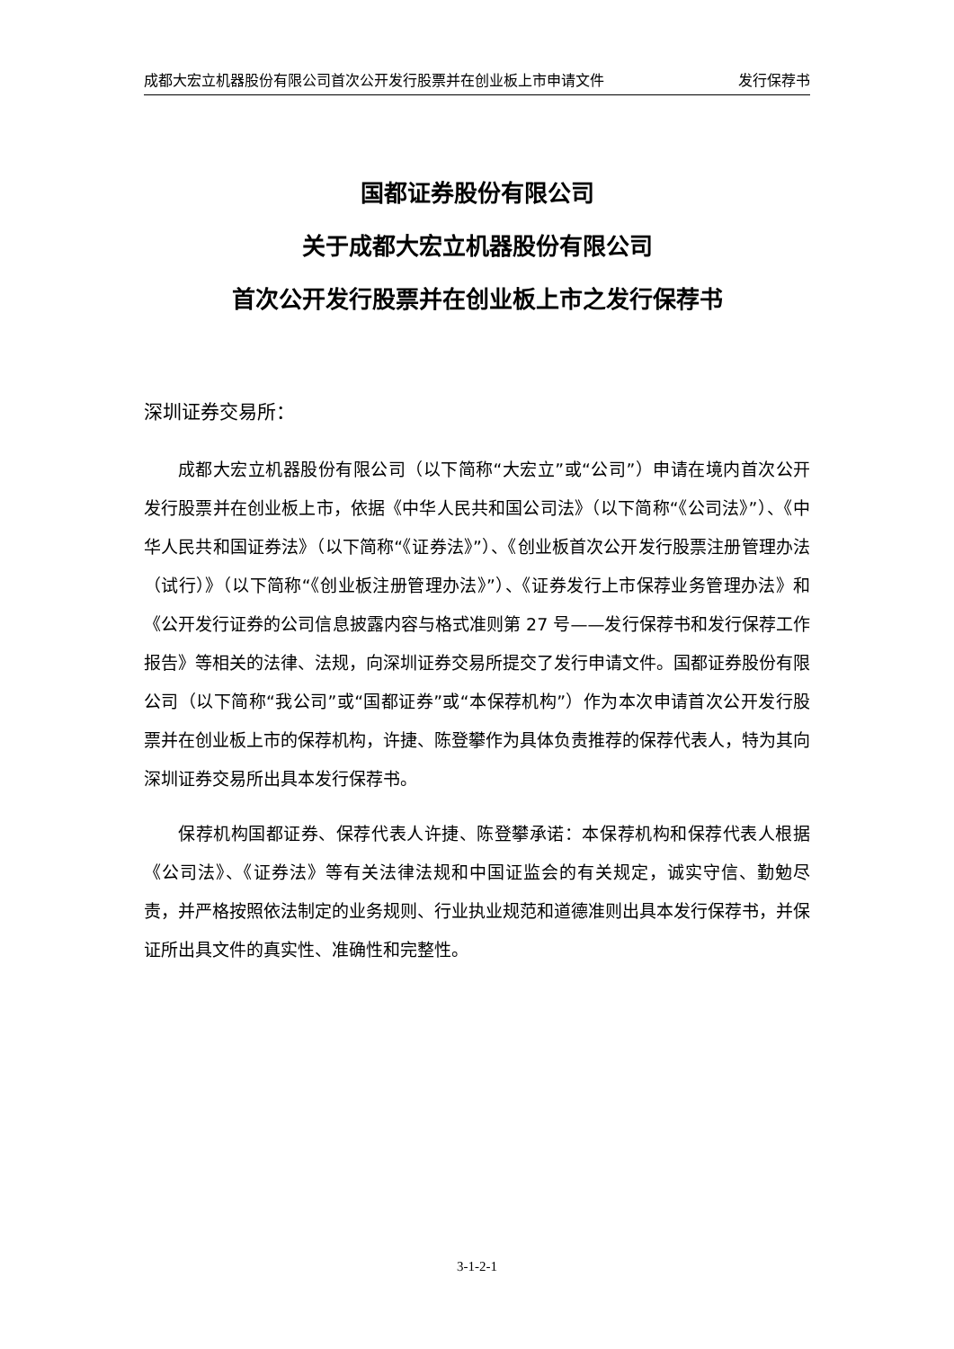成都大宏立机器股份有限公司首次公开发行股票并在创业板上市申请文件 发行保荐书
国都证券股份有限公司
关于成都大宏立机器股份有限公司
首次公开发行股票并在创业板上市之发行保荐书
深圳证券交易所：
成都大宏立机器股份有限公司（以下简称“大宏立”或“公司”）申请在境内首次公开发行股票并在创业板上市，依据《中华人民共和国公司法》（以下简称“《公司法》”）、《中华人民共和国证券法》（以下简称“《证券法》”）、《创业板首次公开发行股票注册管理办法（试行）》（以下简称“《创业板注册管理办法》”）、《证券发行上市保荐业务管理办法》和《公开发行证券的公司信息披露内容与格式准则第 27 号——发行保荐书和发行保荐工作报告》等相关的法律、法规，向深圳证券交易所提交了发行申请文件。国都证券股份有限公司（以下简称“我公司”或“国都证券”或“本保荐机构”）作为本次申请首次公开发行股票并在创业板上市的保荐机构，许捷、陈登攀作为具体负责推荐的保荐代表人，特为其向深圳证券交易所出具本发行保荐书。
保荐机构国都证券、保荐代表人许捷、陈登攀承诺：本保荐机构和保荐代表人根据《公司法》、《证券法》等有关法律法规和中国证监会的有关规定，诚实守信、勤勉尽责，并严格按照依法制定的业务规则、行业执业规范和道德准则出具本发行保荐书，并保证所出具文件的真实性、准确性和完整性。
3-1-2-1